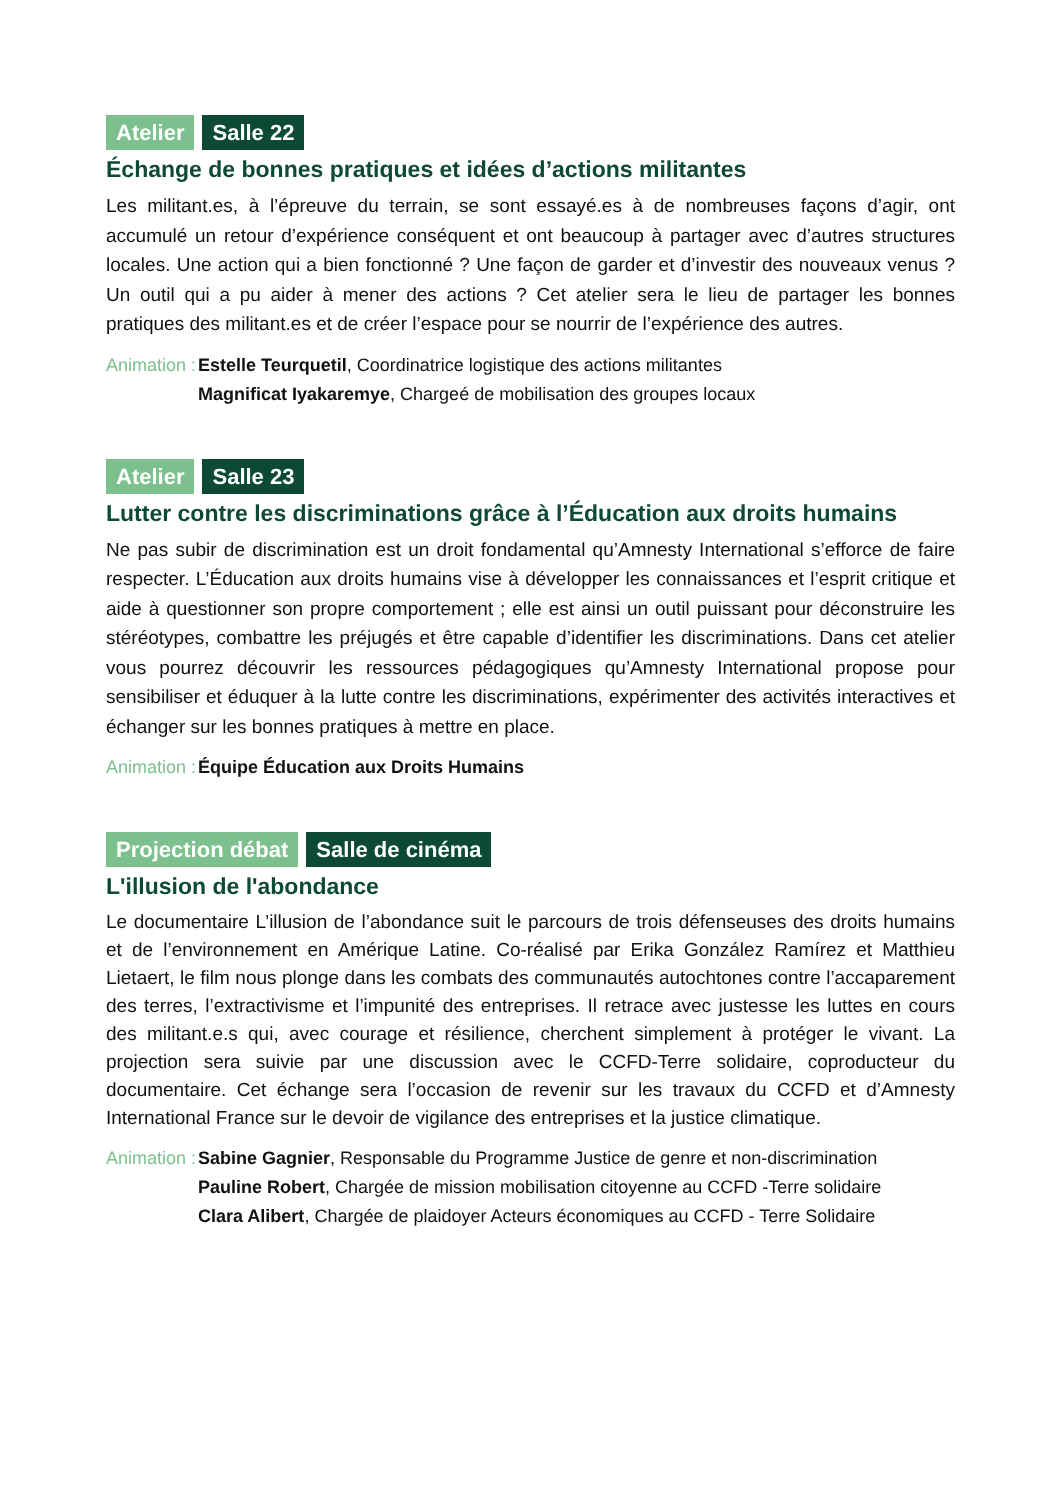Atelier Salle 22
Échange de bonnes pratiques et idées d’actions militantes
Les militant.es, à l’épreuve du terrain, se sont essayé.es à de nombreuses façons d’agir, ont accumulé un retour d’expérience conséquent et ont beaucoup à partager avec d’autres structures locales. Une action qui a bien fonctionné ? Une façon de garder et d’investir des nouveaux venus ? Un outil qui a pu aider à mener des actions ? Cet atelier sera le lieu de partager les bonnes pratiques des militant.es et de créer l’espace pour se nourrir de l’expérience des autres.
Animation :
Estelle Teurquetil, Coordinatrice logistique des actions militantes
Magnificat Iyakaremye, Chargeé de mobilisation des groupes locaux
Atelier Salle 23
Lutter contre les discriminations grâce à l’Éducation aux droits humains
Ne pas subir de discrimination est un droit fondamental qu’Amnesty International s’efforce de faire respecter. L’Éducation aux droits humains vise à développer les connaissances et l’esprit critique et aide à questionner son propre comportement ; elle est ainsi un outil puissant pour déconstruire les stéréotypes, combattre les préjugés et être capable d’identifier les discriminations. Dans cet atelier vous pourrez découvrir les ressources pédagogiques qu’Amnesty International propose pour sensibiliser et éduquer à la lutte contre les discriminations, expérimenter des activités interactives et échanger sur les bonnes pratiques à mettre en place.
Animation :
Équipe Éducation aux Droits Humains
Projection débat Salle de cinéma
L'illusion de l'abondance
Le documentaire L’illusion de l’abondance suit le parcours de trois défenseuses des droits humains et de l’environnement en Amérique Latine. Co-réalisé par Erika González Ramírez et Matthieu Lietaert, le film nous plonge dans les combats des communautés autochtones contre l’accaparement des terres, l’extractivisme et l’impunité des entreprises. Il retrace avec justesse les luttes en cours des militant.e.s qui, avec courage et résilience, cherchent simplement à protéger le vivant. La projection sera suivie par une discussion avec le CCFD-Terre solidaire, coproducteur du documentaire. Cet échange sera l’occasion de revenir sur les travaux du CCFD et d’Amnesty International France sur le devoir de vigilance des entreprises et la justice climatique.
Animation :
Sabine Gagnier, Responsable du Programme Justice de genre et non-discrimination
Pauline Robert, Chargée de mission mobilisation citoyenne au CCFD -Terre solidaire
Clara Alibert, Chargée de plaidoyer Acteurs économiques au CCFD - Terre Solidaire